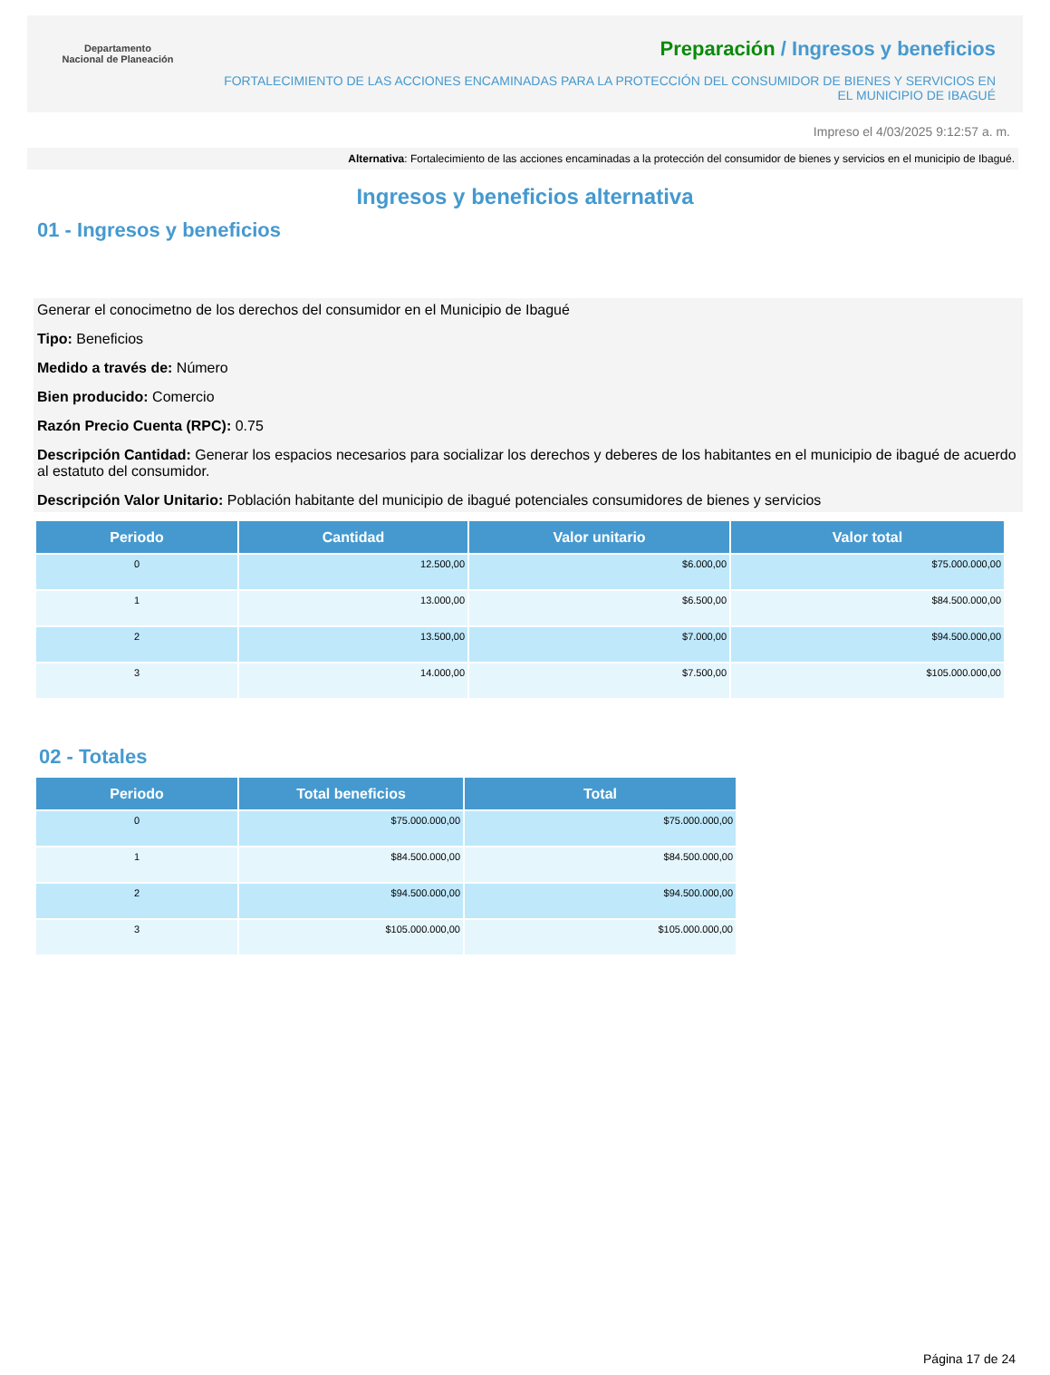Departamento
Nacional de Planeación
Preparación / Ingresos y beneficios
FORTALECIMIENTO DE LAS ACCIONES ENCAMINADAS PARA LA PROTECCIÓN DEL CONSUMIDOR DE BIENES Y SERVICIOS EN EL MUNICIPIO DE IBAGUÉ
Impreso el 4/03/2025 9:12:57 a. m.
Alternativa: Fortalecimiento de las acciones encaminadas a la protección del consumidor de bienes y servicios en el municipio de Ibagué.
Ingresos y beneficios alternativa
01 - Ingresos y beneficios
Generar el conocimetno de los derechos del consumidor en el Municipio de Ibagué
Tipo: Beneficios
Medido a través de: Número
Bien producido: Comercio
Razón Precio Cuenta (RPC): 0.75
Descripción Cantidad: Generar los espacios necesarios para socializar los derechos y deberes de los habitantes en el municipio de ibagué de acuerdo al estatuto del consumidor.
Descripción Valor Unitario: Población habitante del municipio de ibagué potenciales consumidores de bienes y servicios
| Periodo | Cantidad | Valor unitario | Valor total |
| --- | --- | --- | --- |
| 0 | 12.500,00 | $6.000,00 | $75.000.000,00 |
| 1 | 13.000,00 | $6.500,00 | $84.500.000,00 |
| 2 | 13.500,00 | $7.000,00 | $94.500.000,00 |
| 3 | 14.000,00 | $7.500,00 | $105.000.000,00 |
02 - Totales
| Periodo | Total beneficios | Total |
| --- | --- | --- |
| 0 | $75.000.000,00 | $75.000.000,00 |
| 1 | $84.500.000,00 | $84.500.000,00 |
| 2 | $94.500.000,00 | $94.500.000,00 |
| 3 | $105.000.000,00 | $105.000.000,00 |
Página 17 de 24